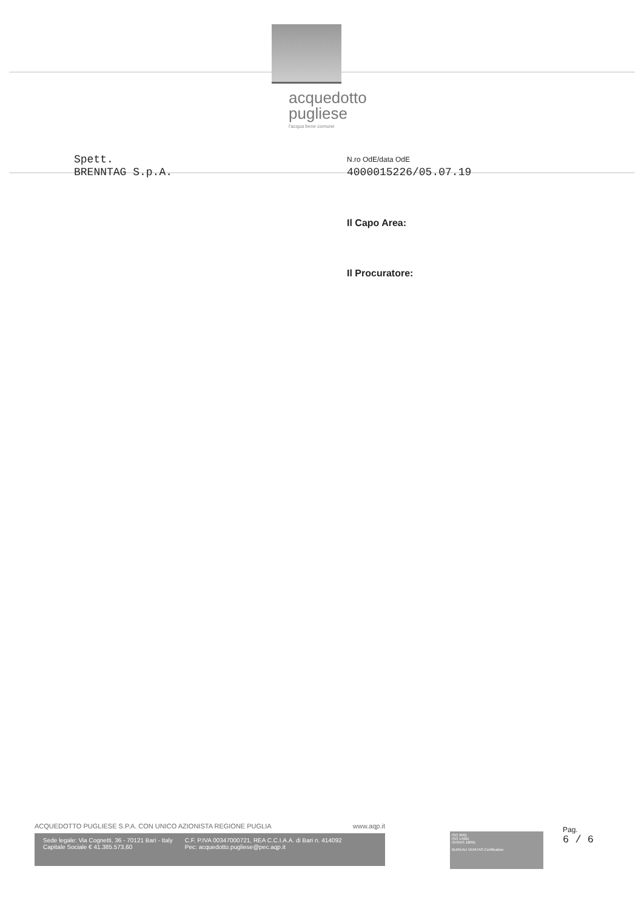acquedotto
pugliese
l'acqua bene comune
Spett.
BRENNTAG S.p.A.
N.ro OdE/data OdE
4000015226/05.07.19
Il Capo Area:
Il Procuratore:
ACQUEDOTTO PUGLIESE S.P.A. CON UNICO AZIONISTA REGIONE PUGLIA www.aqp.it
Sede legale: Via Cognetti, 36 - 70121 Bari - Italy
Capitale Sociale € 41.385.573,60
C.F. P.IVA 00347000721, REA C.C.I.A.A. di Bari n. 414092
Pec: acquedotto.pugliese@pec.aqp.it
ISO 9001
ISO 14001
OHSAS 18001
BUREAU VERITAS Certification
Pag.
6 / 6